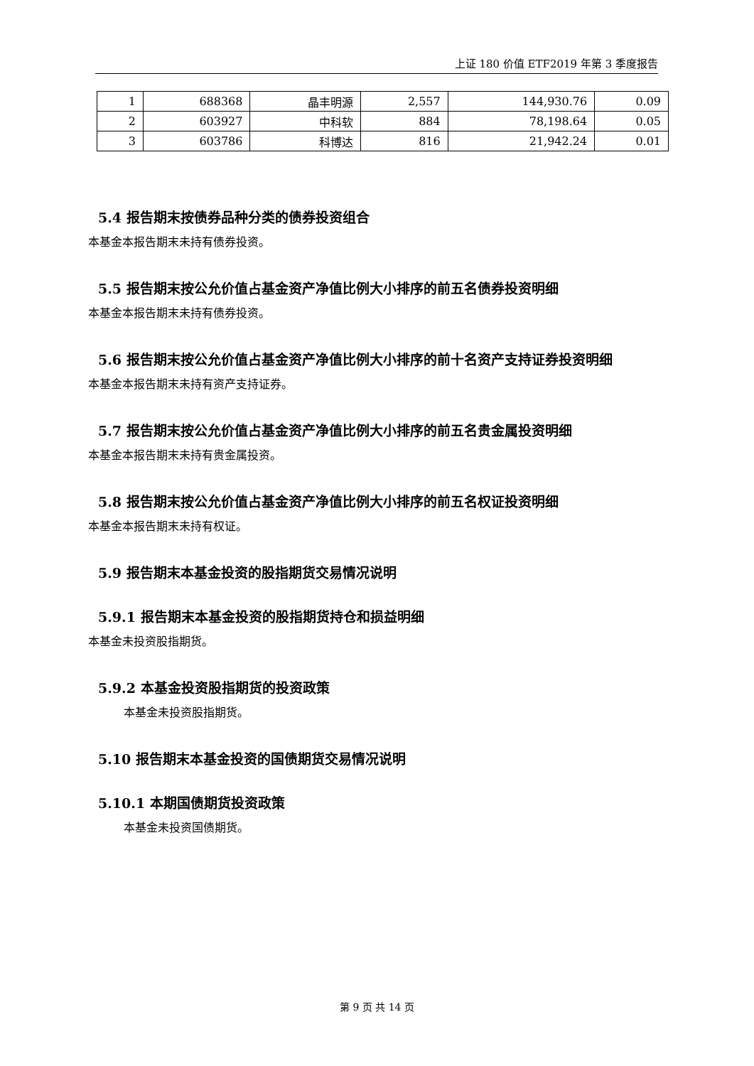上证 180 价值 ETF2019 年第 3 季度报告
| 1 | 688368 | 晶丰明源 | 2,557 | 144,930.76 | 0.09 |
| 2 | 603927 | 中科软 | 884 | 78,198.64 | 0.05 |
| 3 | 603786 | 科博达 | 816 | 21,942.24 | 0.01 |
5.4 报告期末按债券品种分类的债券投资组合
本基金本报告期末未持有债券投资。
5.5 报告期末按公允价值占基金资产净值比例大小排序的前五名债券投资明细
本基金本报告期末未持有债券投资。
5.6 报告期末按公允价值占基金资产净值比例大小排序的前十名资产支持证券投资明细
本基金本报告期末未持有资产支持证券。
5.7 报告期末按公允价值占基金资产净值比例大小排序的前五名贵金属投资明细
本基金本报告期末未持有贵金属投资。
5.8 报告期末按公允价值占基金资产净值比例大小排序的前五名权证投资明细
本基金本报告期末未持有权证。
5.9 报告期末本基金投资的股指期货交易情况说明
5.9.1 报告期末本基金投资的股指期货持仓和损益明细
本基金未投资股指期货。
5.9.2 本基金投资股指期货的投资政策
本基金未投资股指期货。
5.10 报告期末本基金投资的国债期货交易情况说明
5.10.1 本期国债期货投资政策
本基金未投资国债期货。
第 9 页 共 14 页